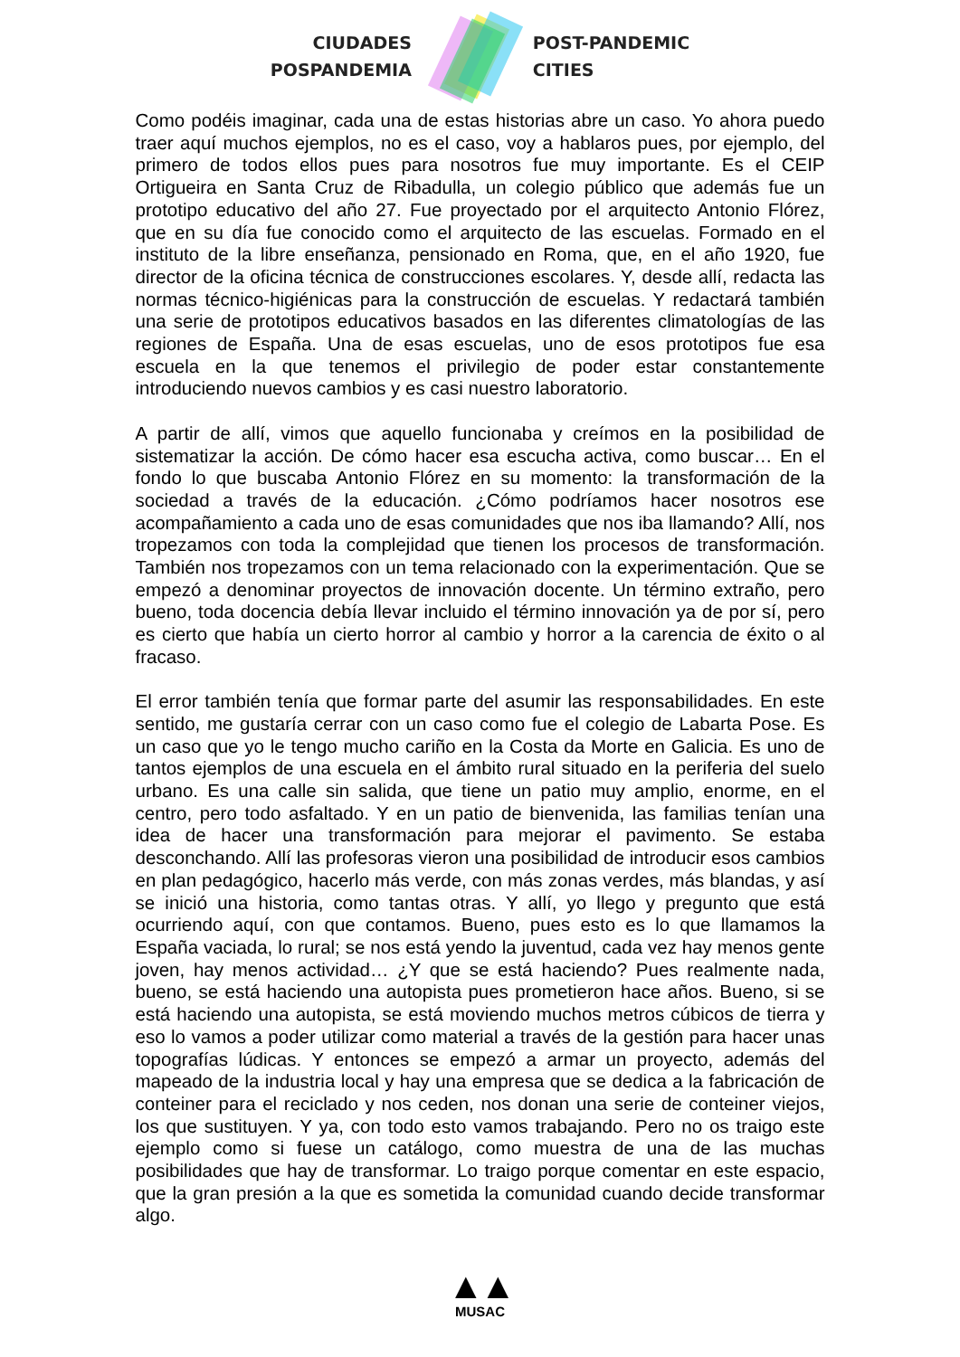CIUDADES
POSPANDEMIA
POST-PANDEMIC
CITIES
Como podéis imaginar, cada una de estas historias abre un caso. Yo ahora puedo traer aquí muchos ejemplos, no es el caso, voy a hablaros pues, por ejemplo, del primero de todos ellos pues para nosotros fue muy importante. Es el CEIP Ortigueira en Santa Cruz de Ribadulla, un colegio público que además fue un prototipo educativo del año 27. Fue proyectado por el arquitecto Antonio Flórez, que en su día fue conocido como el arquitecto de las escuelas. Formado en el instituto de la libre enseñanza, pensionado en Roma, que, en el año 1920, fue director de la oficina técnica de construcciones escolares. Y, desde allí, redacta las normas técnico-higiénicas para la construcción de escuelas. Y redactará también una serie de prototipos educativos basados en las diferentes climatologías de las regiones de España. Una de esas escuelas, uno de esos prototipos fue esa escuela en la que tenemos el privilegio de poder estar constantemente introduciendo nuevos cambios y es casi nuestro laboratorio.
A partir de allí, vimos que aquello funcionaba y creímos en la posibilidad de sistematizar la acción. De cómo hacer esa escucha activa, como buscar… En el fondo lo que buscaba Antonio Flórez en su momento: la transformación de la sociedad a través de la educación. ¿Cómo podríamos hacer nosotros ese acompañamiento a cada uno de esas comunidades que nos iba llamando? Allí, nos tropezamos con toda la complejidad que tienen los procesos de transformación. También nos tropezamos con un tema relacionado con la experimentación. Que se empezó a denominar proyectos de innovación docente. Un término extraño, pero bueno, toda docencia debía llevar incluido el término innovación ya de por sí, pero es cierto que había un cierto horror al cambio y horror a la carencia de éxito o al fracaso.
El error también tenía que formar parte del asumir las responsabilidades. En este sentido, me gustaría cerrar con un caso como fue el colegio de Labarta Pose. Es un caso que yo le tengo mucho cariño en la Costa da Morte en Galicia. Es uno de tantos ejemplos de una escuela en el ámbito rural situado en la periferia del suelo urbano. Es una calle sin salida, que tiene un patio muy amplio, enorme, en el centro, pero todo asfaltado. Y en un patio de bienvenida, las familias tenían una idea de hacer una transformación para mejorar el pavimento. Se estaba desconchando. Allí las profesoras vieron una posibilidad de introducir esos cambios en plan pedagógico, hacerlo más verde, con más zonas verdes, más blandas, y así se inició una historia, como tantas otras. Y allí, yo llego y pregunto que está ocurriendo aquí, con que contamos. Bueno, pues esto es lo que llamamos la España vaciada, lo rural; se nos está yendo la juventud, cada vez hay menos gente joven, hay menos actividad… ¿Y que se está haciendo? Pues realmente nada, bueno, se está haciendo una autopista pues prometieron hace años. Bueno, si se está haciendo una autopista, se está moviendo muchos metros cúbicos de tierra y eso lo vamos a poder utilizar como material a través de la gestión para hacer unas topografías lúdicas. Y entonces se empezó a armar un proyecto, además del mapeado de la industria local y hay una empresa que se dedica a la fabricación de conteiner para el reciclado y nos ceden, nos donan una serie de conteiner viejos, los que sustituyen. Y ya, con todo esto vamos trabajando. Pero no os traigo este ejemplo como si fuese un catálogo, como muestra de una de las muchas posibilidades que hay de transformar. Lo traigo porque comentar en este espacio, que la gran presión a la que es sometida la comunidad cuando decide transformar algo.
▲▲
MUSAC